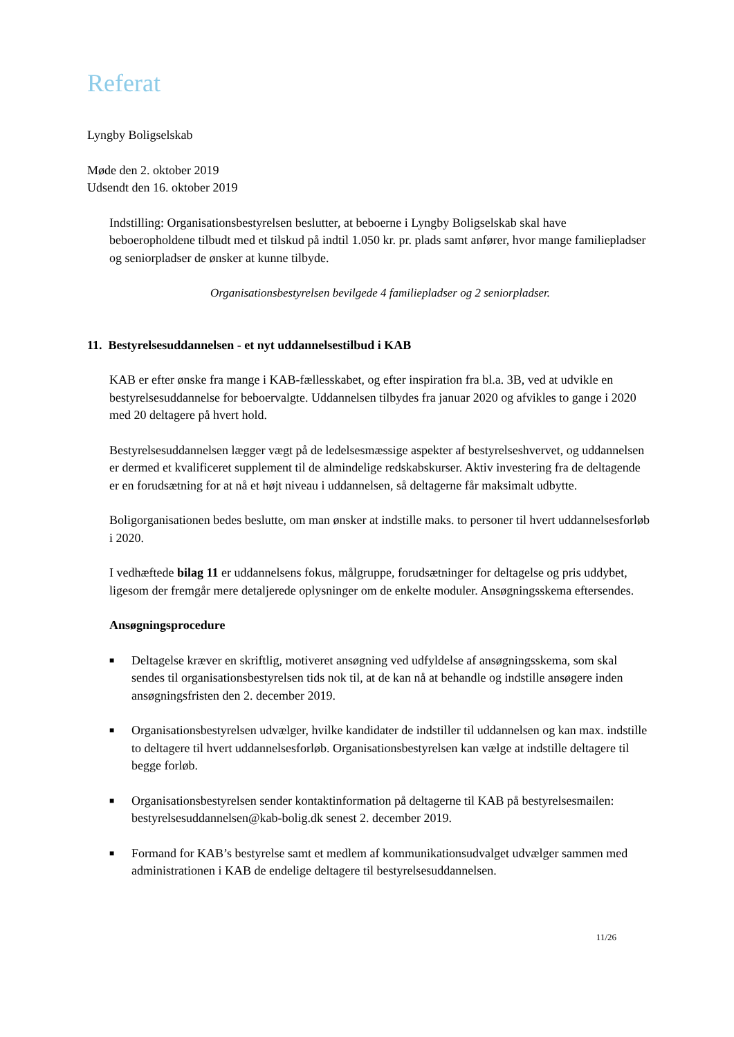Referat
Lyngby Boligselskab
Møde den 2. oktober 2019
Udsendt den 16. oktober 2019
Indstilling: Organisationsbestyrelsen beslutter, at beboerne i Lyngby Boligselskab skal have beboeropholdene tilbudt med et tilskud på indtil 1.050 kr. pr. plads samt anfører, hvor mange familiepladser og seniorpladser de ønsker at kunne tilbyde.
Organisationsbestyrelsen bevilgede 4 familiepladser og 2 seniorpladser.
11. Bestyrelsesuddannelsen - et nyt uddannelsestilbud i KAB
KAB er efter ønske fra mange i KAB-fællesskabet, og efter inspiration fra bl.a. 3B, ved at udvikle en bestyrelsesuddannelse for beboervalgte. Uddannelsen tilbydes fra januar 2020 og afvikles to gange i 2020 med 20 deltagere på hvert hold.
Bestyrelsesuddannelsen lægger vægt på de ledelsesmæssige aspekter af bestyrelseshvervet, og uddannelsen er dermed et kvalificeret supplement til de almindelige redskabskurser. Aktiv investering fra de deltagende er en forudsætning for at nå et højt niveau i uddannelsen, så deltagerne får maksimalt udbytte.
Boligorganisationen bedes beslutte, om man ønsker at indstille maks. to personer til hvert uddannelsesforløb i 2020.
I vedhæftede bilag 11 er uddannelsens fokus, målgruppe, forudsætninger for deltagelse og pris uddybet, ligesom der fremgår mere detaljerede oplysninger om de enkelte moduler. Ansøgningsskema eftersendes.
Ansøgningsprocedure
■ Deltagelse kræver en skriftlig, motiveret ansøgning ved udfyldelse af ansøgningsskema, som skal sendes til organisationsbestyrelsen tids nok til, at de kan nå at behandle og indstille ansøgere inden ansøgningsfristen den 2. december 2019.
■ Organisationsbestyrelsen udvælger, hvilke kandidater de indstiller til uddannelsen og kan max. indstille to deltagere til hvert uddannelsesforløb. Organisationsbestyrelsen kan vælge at indstille deltagere til begge forløb.
■ Organisationsbestyrelsen sender kontaktinformation på deltagerne til KAB på bestyrelsesmailen: bestyrelsesuddannelsen@kab-bolig.dk senest 2. december 2019.
■ Formand for KAB’s bestyrelse samt et medlem af kommunikationsudvalget udvælger sammen med administrationen i KAB de endelige deltagere til bestyrelsesuddannelsen.
11/26